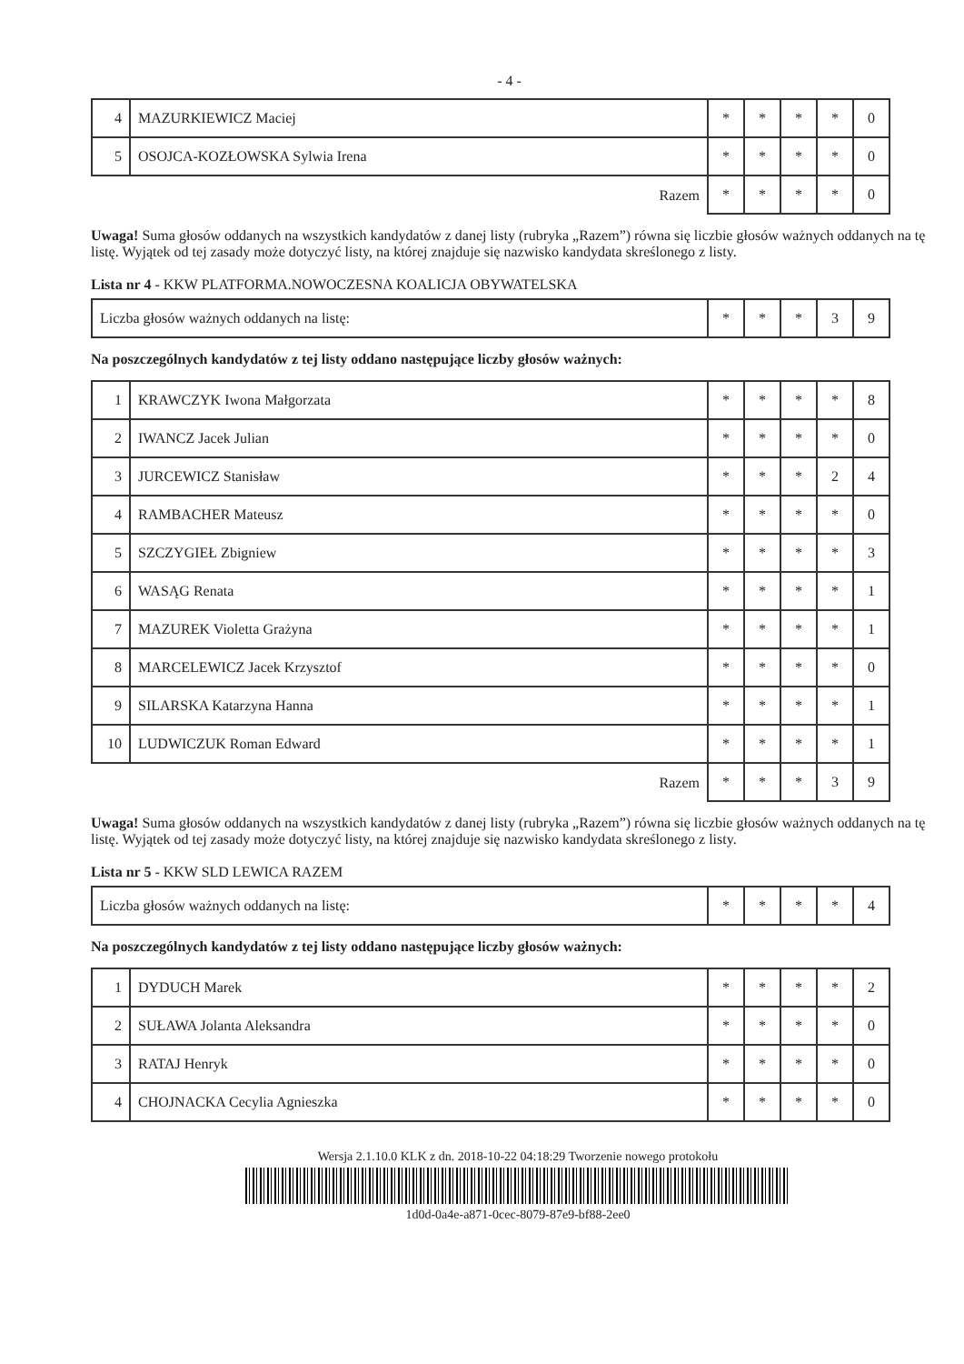- 4 -
| 4 | MAZURKIEWICZ Maciej | * | * | * | * | 0 |
| 5 | OSOJCA-KOZŁOWSKA Sylwia Irena | * | * | * | * | 0 |
| Razem | | * | * | * | * | 0 |
Uwaga! Suma głosów oddanych na wszystkich kandydatów z danej listy (rubryka „Razem”) równa się liczbie głosów ważnych oddanych na tę listę. Wyjątek od tej zasady może dotyczyć listy, na której znajduje się nazwisko kandydata skreślonego z listy.
Lista nr 4 - KKW PLATFORMA.NOWOCZESNA KOALICJA OBYWATELSKA
| Liczba głosów ważnych oddanych na listę: | * | * | * | 3 | 9 |
Na poszczególnych kandydatów z tej listy oddano następujące liczby głosów ważnych:
| 1 | KRAWCZYK Iwona Małgorzata | * | * | * | * | 8 |
| 2 | IWANCZ Jacek Julian | * | * | * | * | 0 |
| 3 | JURCEWICZ Stanisław | * | * | * | 2 | 4 |
| 4 | RAMBACHER Mateusz | * | * | * | * | 0 |
| 5 | SZCZYGIEŁ Zbigniew | * | * | * | * | 3 |
| 6 | WASĄG Renata | * | * | * | * | 1 |
| 7 | MAZUREK Violetta Grażyna | * | * | * | * | 1 |
| 8 | MARCELEWICZ Jacek Krzysztof | * | * | * | * | 0 |
| 9 | SILARSKA Katarzyna Hanna | * | * | * | * | 1 |
| 10 | LUDWICZUK Roman Edward | * | * | * | * | 1 |
| Razem | | * | * | * | 3 | 9 |
Uwaga! Suma głosów oddanych na wszystkich kandydatów z danej listy (rubryka „Razem”) równa się liczbie głosów ważnych oddanych na tę listę. Wyjątek od tej zasady może dotyczyć listy, na której znajduje się nazwisko kandydata skreślonego z listy.
Lista nr 5 - KKW SLD LEWICA RAZEM
| Liczba głosów ważnych oddanych na listę: | * | * | * | * | 4 |
Na poszczególnych kandydatów z tej listy oddano następujące liczby głosów ważnych:
| 1 | DYDUCH Marek | * | * | * | * | 2 |
| 2 | SUŁAWA Jolanta Aleksandra | * | * | * | * | 0 |
| 3 | RATAJ Henryk | * | * | * | * | 0 |
| 4 | CHOJNACKA Cecylia Agnieszka | * | * | * | * | 0 |
Wersja 2.1.10.0 KLK z dn. 2018-10-22 04:18:29 Tworzenie nowego protokołu
1d0d-0a4e-a871-0cec-8079-87e9-bf88-2ee0